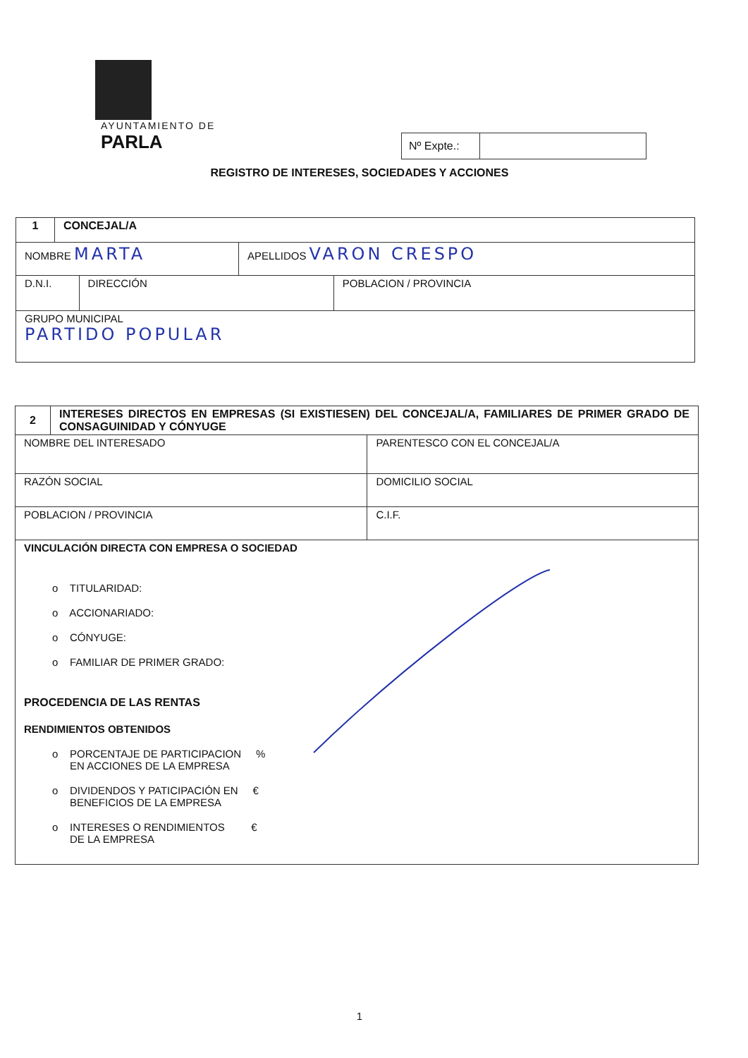AYUNTAMIENTO DE
PARLA
| Nº Expte.: | |
REGISTRO DE INTERESES, SOCIEDADES Y ACCIONES
| 1 | CONCEJAL/A | | | |
| NOMBRE MARTA | | | APELLIDOS VARON CRESPO | |
| D.N.I. | | DIRECCIÓN | | POBLACION / PROVINCIA |
| GRUPO MUNICIPAL PARTIDO POPULAR | | | | |
| 2 | INTERESES DIRECTOS EN EMPRESAS (SI EXISTIESEN) DEL CONCEJAL/A, FAMILIARES DE PRIMER GRADO DE CONSAGUINIDAD Y CÓNYUGE | | |
| NOMBRE DEL INTERESADO | | | PARENTESCO CON EL CONCEJAL/A |
| RAZÓN SOCIAL | | DOMICILIO SOCIAL | |
| POBLACION / PROVINCIA | | C.I.F. | |
| VINCULACIÓN DIRECTA CON EMPRESA O SOCIEDAD o TITULARIDAD: o ACCIONARIADO: o CÓNYUGE: o FAMILIAR DE PRIMER GRADO: PROCEDENCIA DE LAS RENTAS RENDIMIENTOS OBTENIDOS o PORCENTAJE DE PARTICIPACION % EN ACCIONES DE LA EMPRESA o DIVIDENDOS Y PATICIPACIÓN EN € BENEFICIOS DE LA EMPRESA o INTERESES O RENDIMIENTOS € DE LA EMPRESA | | | |
1